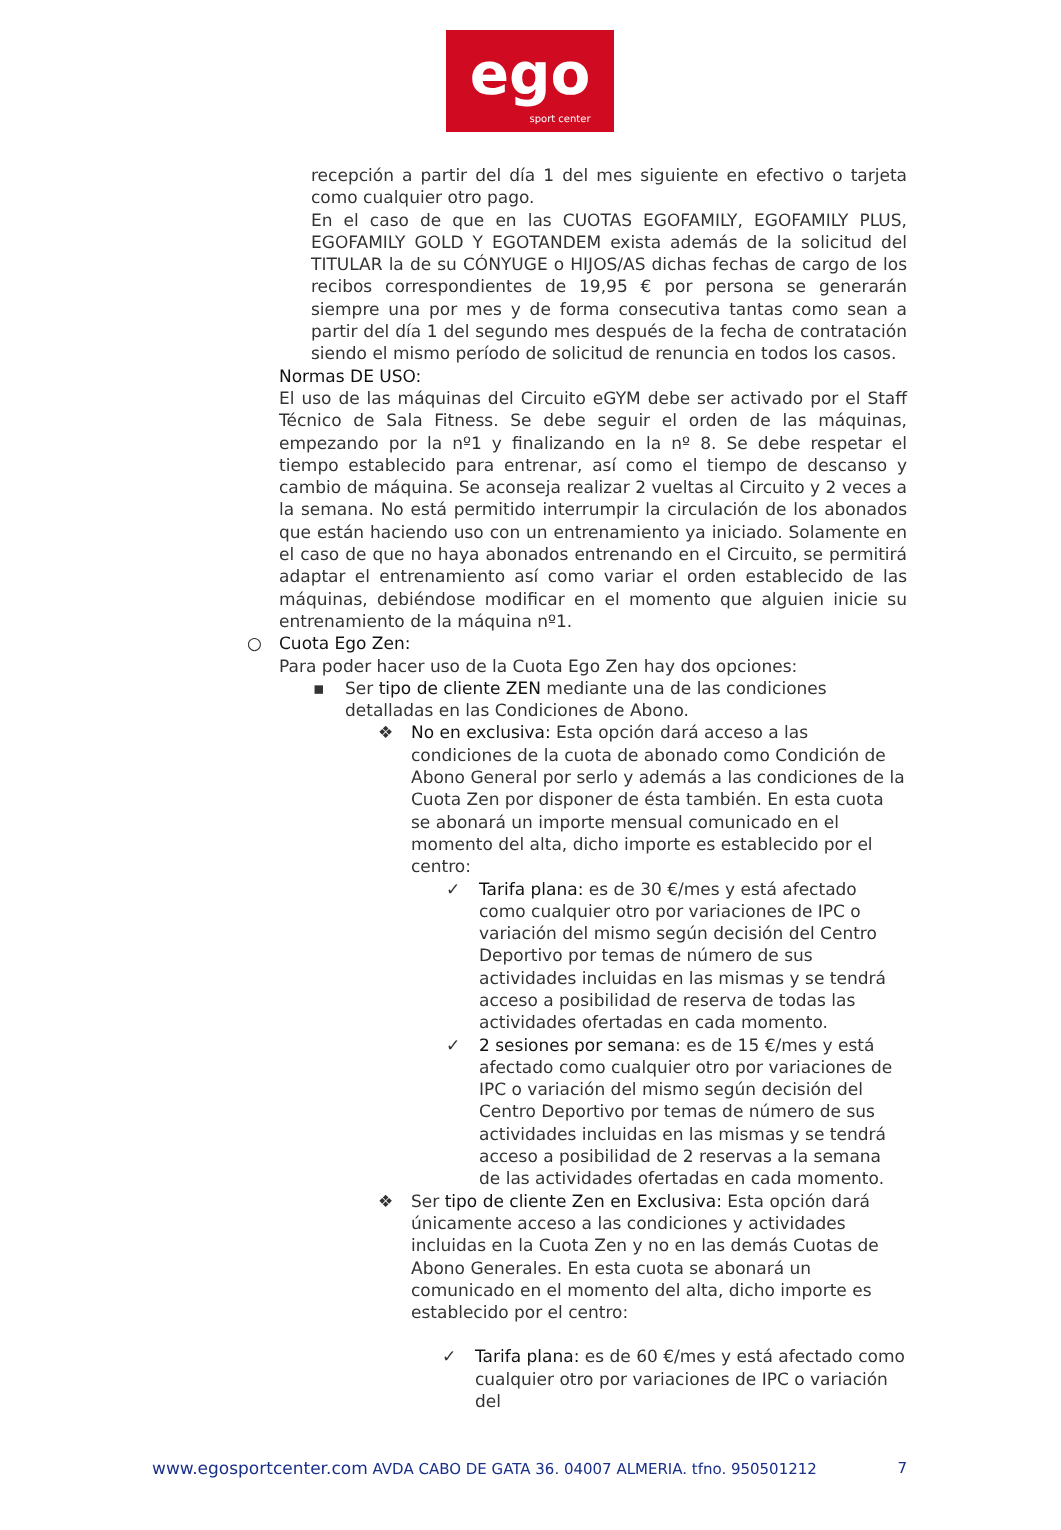ego
sport center
recepción a partir del día 1 del mes siguiente en efectivo o tarjeta como cualquier otro pago.
En el caso de que en las CUOTAS EGOFAMILY, EGOFAMILY PLUS, EGOFAMILY GOLD Y EGOTANDEM exista además de la solicitud del TITULAR la de su CÓNYUGE o HIJOS/AS dichas fechas de cargo de los recibos correspondientes de 19,95 € por persona se generarán siempre una por mes y de forma consecutiva tantas como sean a partir del día 1 del segundo mes después de la fecha de contratación siendo el mismo período de solicitud de renuncia en todos los casos.
Normas DE USO:
El uso de las máquinas del Circuito eGYM debe ser activado por el Staff Técnico de Sala Fitness. Se debe seguir el orden de las máquinas, empezando por la nº1 y finalizando en la nº 8. Se debe respetar el tiempo establecido para entrenar, así como el tiempo de descanso y cambio de máquina. Se aconseja realizar 2 vueltas al Circuito y 2 veces a la semana. No está permitido interrumpir la circulación de los abonados que están haciendo uso con un entrenamiento ya iniciado. Solamente en el caso de que no haya abonados entrenando en el Circuito, se permitirá adaptar el entrenamiento así como variar el orden establecido de las máquinas, debiéndose modificar en el momento que alguien inicie su entrenamiento de la máquina nº1.
○ Cuota Ego Zen:
Para poder hacer uso de la Cuota Ego Zen hay dos opciones:
▪ Ser tipo de cliente ZEN mediante una de las condiciones detalladas en las Condiciones de Abono.
❖ No en exclusiva: Esta opción dará acceso a las condiciones de la cuota de abonado como Condición de Abono General por serlo y además a las condiciones de la Cuota Zen por disponer de ésta también. En esta cuota se abonará un importe mensual comunicado en el momento del alta, dicho importe es establecido por el centro:
✓ Tarifa plana: es de 30 €/mes y está afectado como cualquier otro por variaciones de IPC o variación del mismo según decisión del Centro Deportivo por temas de número de sus actividades incluidas en las mismas y se tendrá acceso a posibilidad de reserva de todas las actividades ofertadas en cada momento.
✓ 2 sesiones por semana: es de 15 €/mes y está afectado como cualquier otro por variaciones de IPC o variación del mismo según decisión del Centro Deportivo por temas de número de sus actividades incluidas en las mismas y se tendrá acceso a posibilidad de 2 reservas a la semana de las actividades ofertadas en cada momento.
❖ Ser tipo de cliente Zen en Exclusiva: Esta opción dará únicamente acceso a las condiciones y actividades incluidas en la Cuota Zen y no en las demás Cuotas de Abono Generales. En esta cuota se abonará un comunicado en el momento del alta, dicho importe es establecido por el centro:
✓ Tarifa plana: es de 60 €/mes y está afectado como cualquier otro por variaciones de IPC o variación del
www.egosportcenter.com AVDA CABO DE GATA 36. 04007 ALMERIA. tfno. 950501212 7